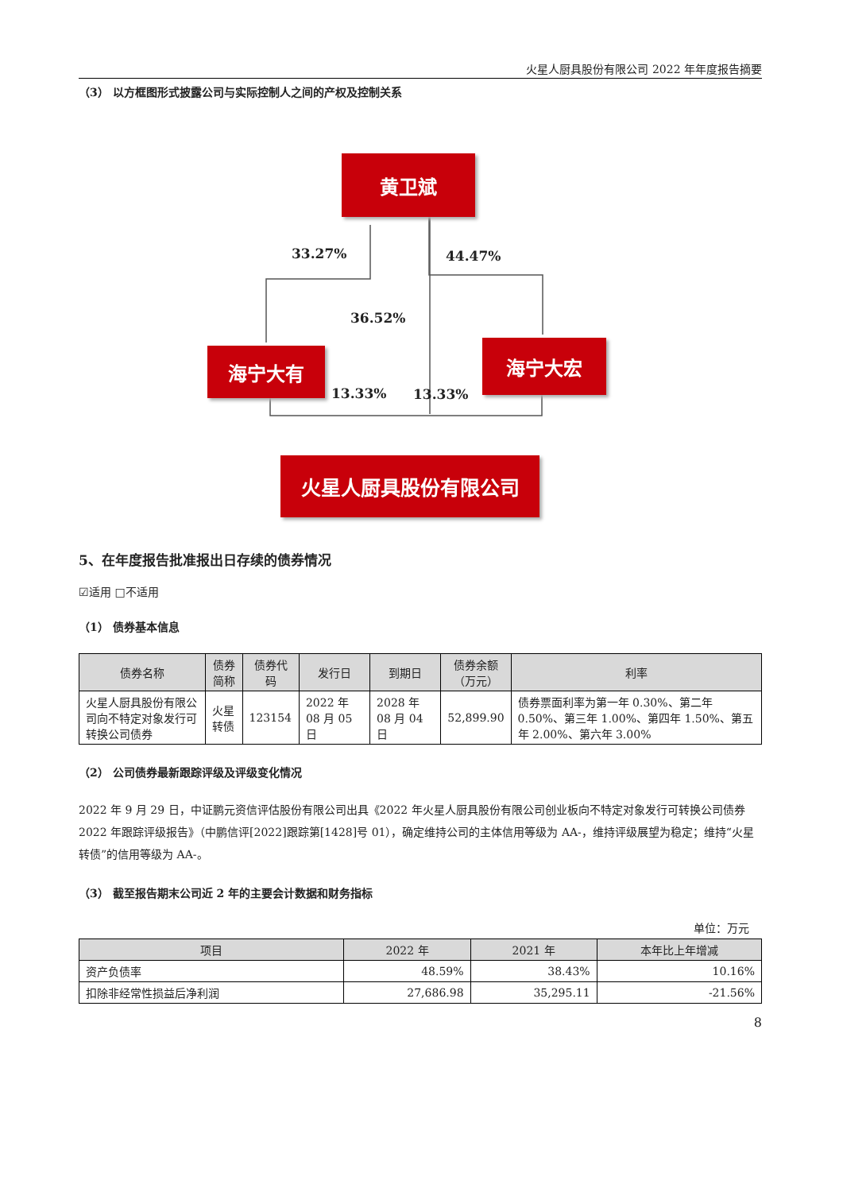火星人厨具股份有限公司 2022 年年度报告摘要
（3） 以方框图形式披露公司与实际控制人之间的产权及控制关系
黄卫斌
海宁大有 海宁大宏
火星人厨具股份有限公司
33.27% 44.47%
36.52%
13.33% 13.33%
5、在年度报告批准报出日存续的债券情况
☑适用 □不适用
（1） 债券基本信息
| 债券名称 | 债券简称 | 债券代码 | 发行日 | 到期日 | 债券余额 （万元） | 利率 |
| --- | --- | --- | --- | --- | --- | --- |
| 火星人厨具股份有限公司向不特定对象发行可转换公司债券 | 火星转债 | 123154 | 2022 年 08 月 05 日 | 2028 年 08 月 04 日 | 52,899.90 | 债券票面利率为第一年 0.30%、第二年 0.50%、第三年 1.00%、第四年 1.50%、第五年 2.00%、第六年 3.00% |
（2） 公司债券最新跟踪评级及评级变化情况
2022 年 9 月 29 日，中证鹏元资信评估股份有限公司出具《2022 年火星人厨具股份有限公司创业板向不特定对象发行可转换公司债券 2022 年跟踪评级报告》（中鹏信评[2022]跟踪第[1428]号 01），确定维持公司的主体信用等级为 AA-，维持评级展望为稳定；维持“火星转债”的信用等级为 AA-。
（3） 截至报告期末公司近 2 年的主要会计数据和财务指标
单位：万元
| 项目 | 2022 年 | 2021 年 | 本年比上年增减 |
| --- | --- | --- | --- |
| 资产负债率 | 48.59% | 38.43% | 10.16% |
| 扣除非经常性损益后净利润 | 27,686.98 | 35,295.11 | -21.56% |
8